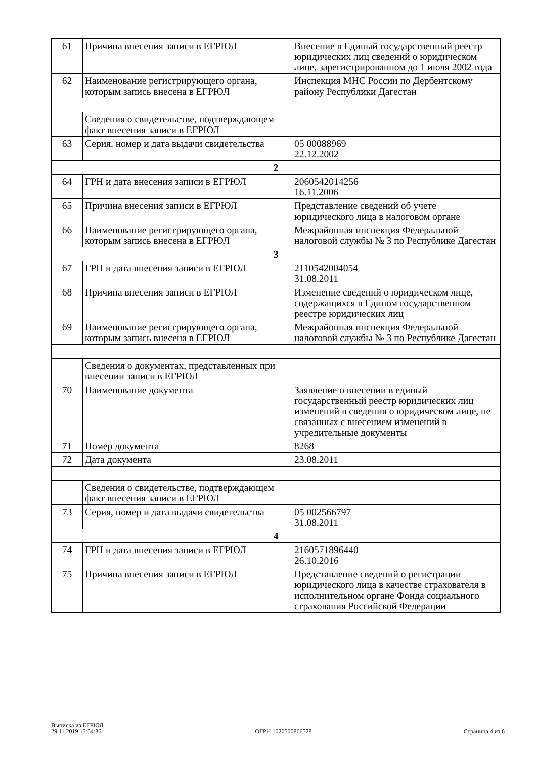| 61 | Причина внесения записи в ЕГРЮЛ | Внесение в Единый государственный реестр юридических лиц сведений о юридическом лице, зарегистрированном до 1 июля 2002 года |
| 62 | Наименование регистрирующего органа, которым запись внесена в ЕГРЮЛ | Инспекция МНС России по Дербентскому району Республики Дагестан |
| | Сведения о свидетельстве, подтверждающем факт внесения записи в ЕГРЮЛ | |
| 63 | Серия, номер и дата выдачи свидетельства | 05 00088969 22.12.2002 |
| 2 | | |
| 64 | ГРН и дата внесения записи в ЕГРЮЛ | 2060542014256 16.11.2006 |
| 65 | Причина внесения записи в ЕГРЮЛ | Представление сведений об учете юридического лица в налоговом органе |
| 66 | Наименование регистрирующего органа, которым запись внесена в ЕГРЮЛ | Межрайонная инспекция Федеральной налоговой службы № 3 по Республике Дагестан |
| 3 | | |
| 67 | ГРН и дата внесения записи в ЕГРЮЛ | 2110542004054 31.08.2011 |
| 68 | Причина внесения записи в ЕГРЮЛ | Изменение сведений о юридическом лице, содержащихся в Едином государственном реестре юридических лиц |
| 69 | Наименование регистрирующего органа, которым запись внесена в ЕГРЮЛ | Межрайонная инспекция Федеральной налоговой службы № 3 по Республике Дагестан |
| | Сведения о документах, представленных при внесении записи в ЕГРЮЛ | |
| 70 | Наименование документа | Заявление о внесении в единый государственный реестр юридических лиц изменений в сведения о юридическом лице, не связанных с внесением изменений в учредительные документы |
| 71 | Номер документа | 8268 |
| 72 | Дата документа | 23.08.2011 |
| | Сведения о свидетельстве, подтверждающем факт внесения записи в ЕГРЮЛ | |
| 73 | Серия, номер и дата выдачи свидетельства | 05 002566797 31.08.2011 |
| 4 | | |
| 74 | ГРН и дата внесения записи в ЕГРЮЛ | 2160571896440 26.10.2016 |
| 75 | Причина внесения записи в ЕГРЮЛ | Представление сведений о регистрации юридического лица в качестве страхователя в исполнительном органе Фонда социального страхования Российской Федерации |
Выписка из ЕГРЮЛ
29.11.2019 15:54:36
ОГРН 1020500866528
Страница 4 из 6